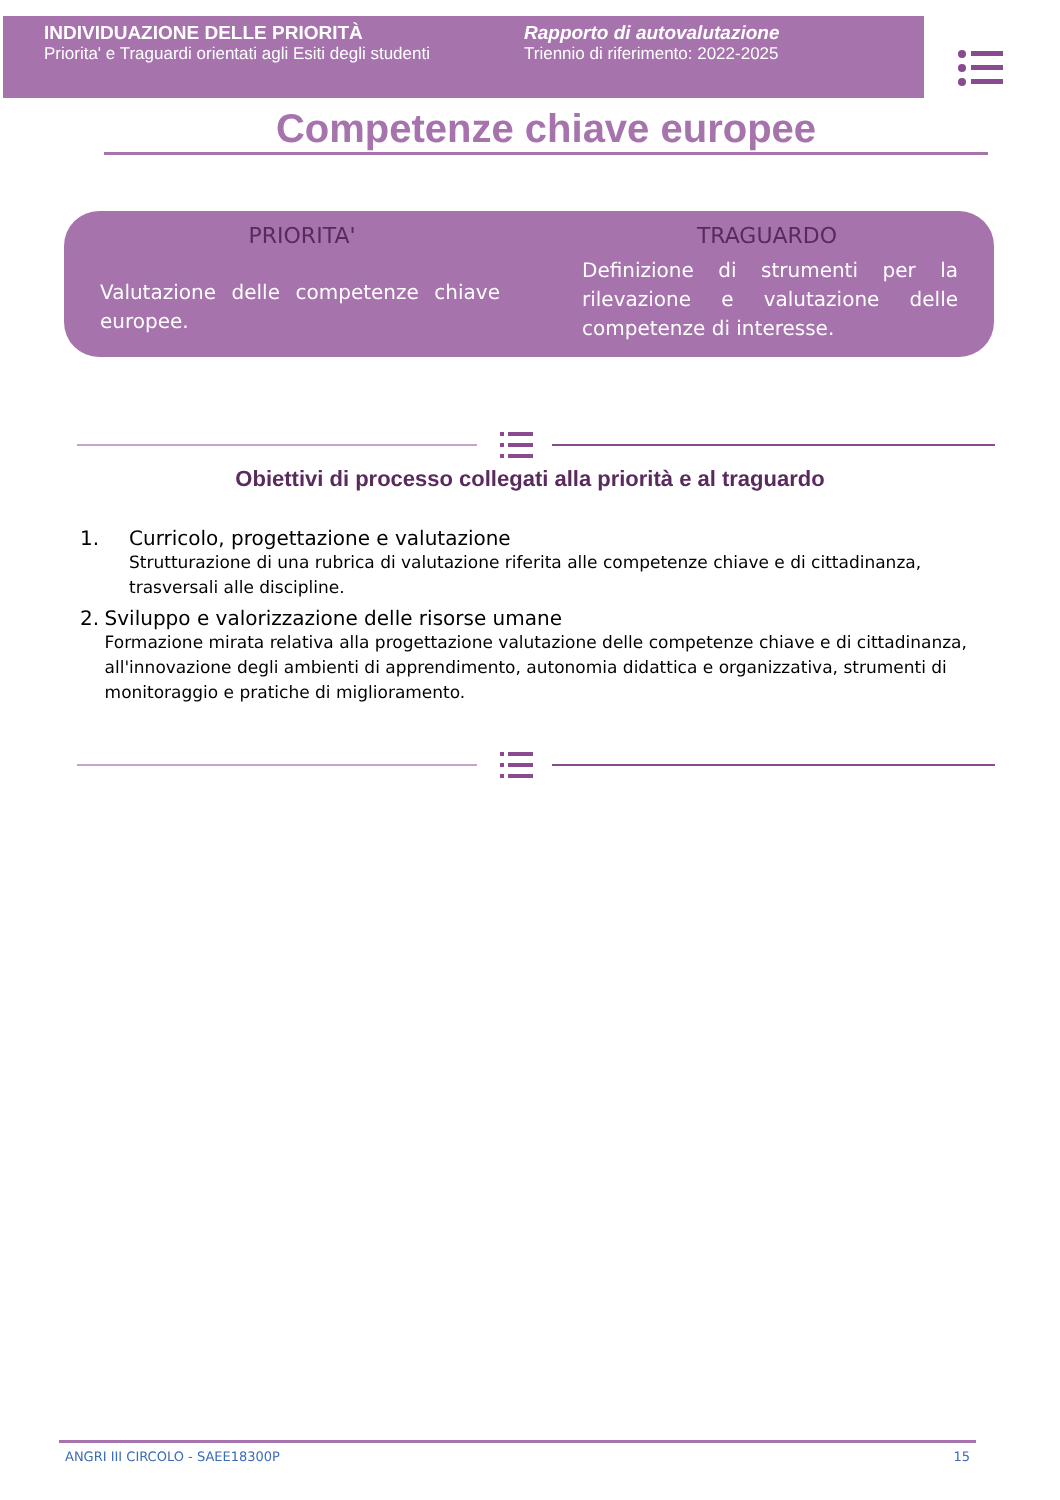INDIVIDUAZIONE DELLE PRIORITÀ
Priorita' e Traguardi orientati agli Esiti degli studenti
Rapporto di autovalutazione
Triennio di riferimento: 2022-2025
Competenze chiave europee
| PRIORITA' | TRAGUARDO |
| --- | --- |
| Valutazione delle competenze chiave europee. | Definizione di strumenti per la rilevazione e valutazione delle competenze di interesse. |
Obiettivi di processo collegati alla priorità e al traguardo
1. Curricolo, progettazione e valutazione
Strutturazione di una rubrica di valutazione riferita alle competenze chiave e di cittadinanza, trasversali alle discipline.
2. Sviluppo e valorizzazione delle risorse umane
Formazione mirata relativa alla progettazione valutazione delle competenze chiave e di cittadinanza, all'innovazione degli ambienti di apprendimento, autonomia didattica e organizzativa, strumenti di monitoraggio e pratiche di miglioramento.
ANGRI III CIRCOLO - SAEE18300P 15